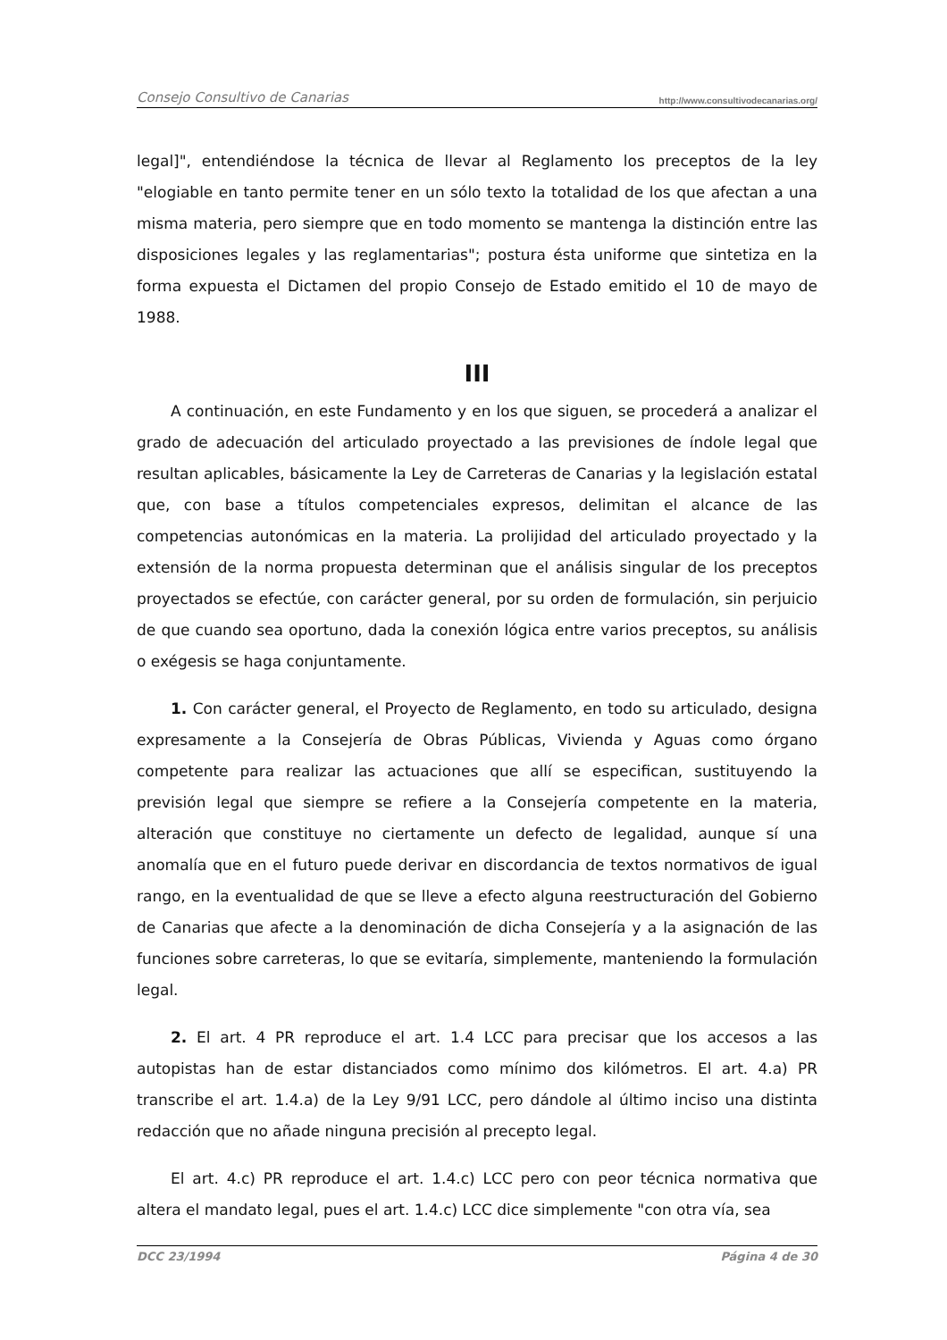Consejo Consultivo de Canarias http://www.consultivodecanarias.org/
legal]", entendiéndose la técnica de llevar al Reglamento los preceptos de la ley "elogiable en tanto permite tener en un sólo texto la totalidad de los que afectan a una misma materia, pero siempre que en todo momento se mantenga la distinción entre las disposiciones legales y las reglamentarias"; postura ésta uniforme que sintetiza en la forma expuesta el Dictamen del propio Consejo de Estado emitido el 10 de mayo de 1988.
III
A continuación, en este Fundamento y en los que siguen, se procederá a analizar el grado de adecuación del articulado proyectado a las previsiones de índole legal que resultan aplicables, básicamente la Ley de Carreteras de Canarias y la legislación estatal que, con base a títulos competenciales expresos, delimitan el alcance de las competencias autonómicas en la materia. La prolijidad del articulado proyectado y la extensión de la norma propuesta determinan que el análisis singular de los preceptos proyectados se efectúe, con carácter general, por su orden de formulación, sin perjuicio de que cuando sea oportuno, dada la conexión lógica entre varios preceptos, su análisis o exégesis se haga conjuntamente.
1. Con carácter general, el Proyecto de Reglamento, en todo su articulado, designa expresamente a la Consejería de Obras Públicas, Vivienda y Aguas como órgano competente para realizar las actuaciones que allí se especifican, sustituyendo la previsión legal que siempre se refiere a la Consejería competente en la materia, alteración que constituye no ciertamente un defecto de legalidad, aunque sí una anomalía que en el futuro puede derivar en discordancia de textos normativos de igual rango, en la eventualidad de que se lleve a efecto alguna reestructuración del Gobierno de Canarias que afecte a la denominación de dicha Consejería y a la asignación de las funciones sobre carreteras, lo que se evitaría, simplemente, manteniendo la formulación legal.
2. El art. 4 PR reproduce el art. 1.4 LCC para precisar que los accesos a las autopistas han de estar distanciados como mínimo dos kilómetros. El art. 4.a) PR transcribe el art. 1.4.a) de la Ley 9/91 LCC, pero dándole al último inciso una distinta redacción que no añade ninguna precisión al precepto legal.
El art. 4.c) PR reproduce el art. 1.4.c) LCC pero con peor técnica normativa que altera el mandato legal, pues el art. 1.4.c) LCC dice simplemente "con otra vía, sea
DCC 23/1994 Página 4 de 30